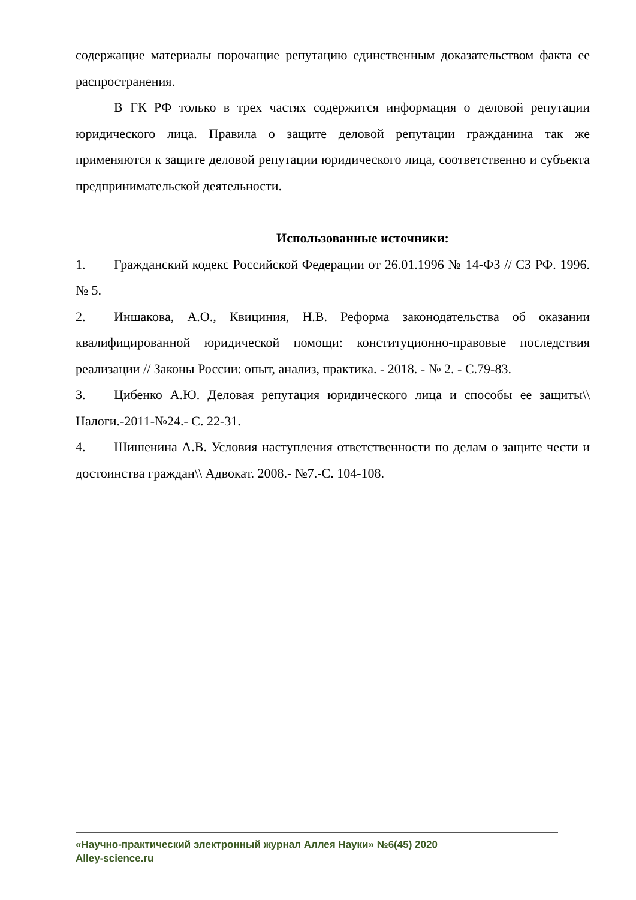содержащие материалы порочащие репутацию единственным доказательством факта ее распространения.
В ГК РФ только в трех частях содержится информация о деловой репутации юридического лица. Правила о защите деловой репутации гражданина так же применяются к защите деловой репутации юридического лица, соответственно и субъекта предпринимательской деятельности.
Использованные источники:
1. Гражданский кодекс Российской Федерации от 26.01.1996 № 14-ФЗ // СЗ РФ. 1996. № 5.
2. Иншакова, А.О., Квициния, Н.В. Реформа законодательства об оказании квалифицированной юридической помощи: конституционно-правовые последствия реализации // Законы России: опыт, анализ, практика. - 2018. - № 2. - С.79-83.
3. Цибенко А.Ю. Деловая репутация юридического лица и способы ее защиты\\ Налоги.-2011-№24.- С. 22-31.
4. Шишенина А.В. Условия наступления ответственности по делам о защите чести и достоинства граждан\\ Адвокат. 2008.- №7.-С. 104-108.
«Научно-практический электронный журнал Аллея Науки» №6(45) 2020
Alley-science.ru